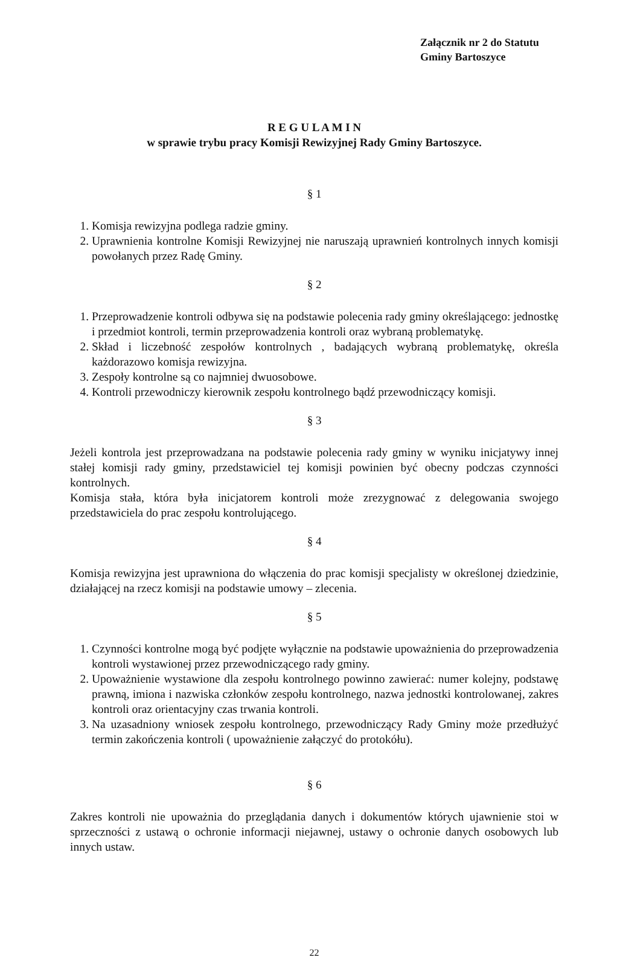Załącznik nr 2 do Statutu
Gminy Bartoszyce
R E G U L A M I N
w sprawie trybu pracy Komisji Rewizyjnej Rady Gminy Bartoszyce.
§ 1
1. Komisja rewizyjna podlega radzie gminy.
2. Uprawnienia kontrolne Komisji Rewizyjnej nie naruszają uprawnień kontrolnych innych komisji powołanych przez Radę Gminy.
§ 2
1. Przeprowadzenie kontroli odbywa się na podstawie polecenia rady gminy określającego: jednostkę i przedmiot kontroli, termin przeprowadzenia kontroli oraz wybraną problematykę.
2. Skład i liczebność zespołów kontrolnych , badających wybraną problematykę, określa każdorazowo komisja rewizyjna.
3. Zespoły kontrolne są co najmniej dwuosobowe.
4. Kontroli przewodniczy kierownik zespołu kontrolnego bądź przewodniczący komisji.
§ 3
Jeżeli kontrola jest przeprowadzana na podstawie polecenia rady gminy w wyniku inicjatywy innej stałej komisji rady gminy, przedstawiciel tej komisji powinien być obecny podczas czynności kontrolnych.
Komisja stała, która była inicjatorem kontroli może zrezygnować z delegowania swojego przedstawiciela do prac zespołu kontrolującego.
§ 4
Komisja rewizyjna jest uprawniona do włączenia do prac komisji specjalisty w określonej dziedzinie, działającej na rzecz komisji na podstawie umowy – zlecenia.
§ 5
1. Czynności kontrolne mogą być podjęte wyłącznie na podstawie upoważnienia do przeprowadzenia kontroli wystawionej przez przewodniczącego rady gminy.
2. Upoważnienie wystawione dla zespołu kontrolnego powinno zawierać: numer kolejny, podstawę prawną, imiona i nazwiska członków zespołu kontrolnego, nazwa jednostki kontrolowanej, zakres kontroli oraz orientacyjny czas trwania kontroli.
3. Na uzasadniony wniosek zespołu kontrolnego, przewodniczący Rady Gminy może przedłużyć termin zakończenia kontroli ( upoważnienie załączyć do protokółu).
§ 6
Zakres kontroli nie upoważnia do przeglądania danych i dokumentów których ujawnienie stoi w sprzeczności z ustawą o ochronie informacji niejawnej, ustawy o ochronie danych osobowych lub innych ustaw.
22